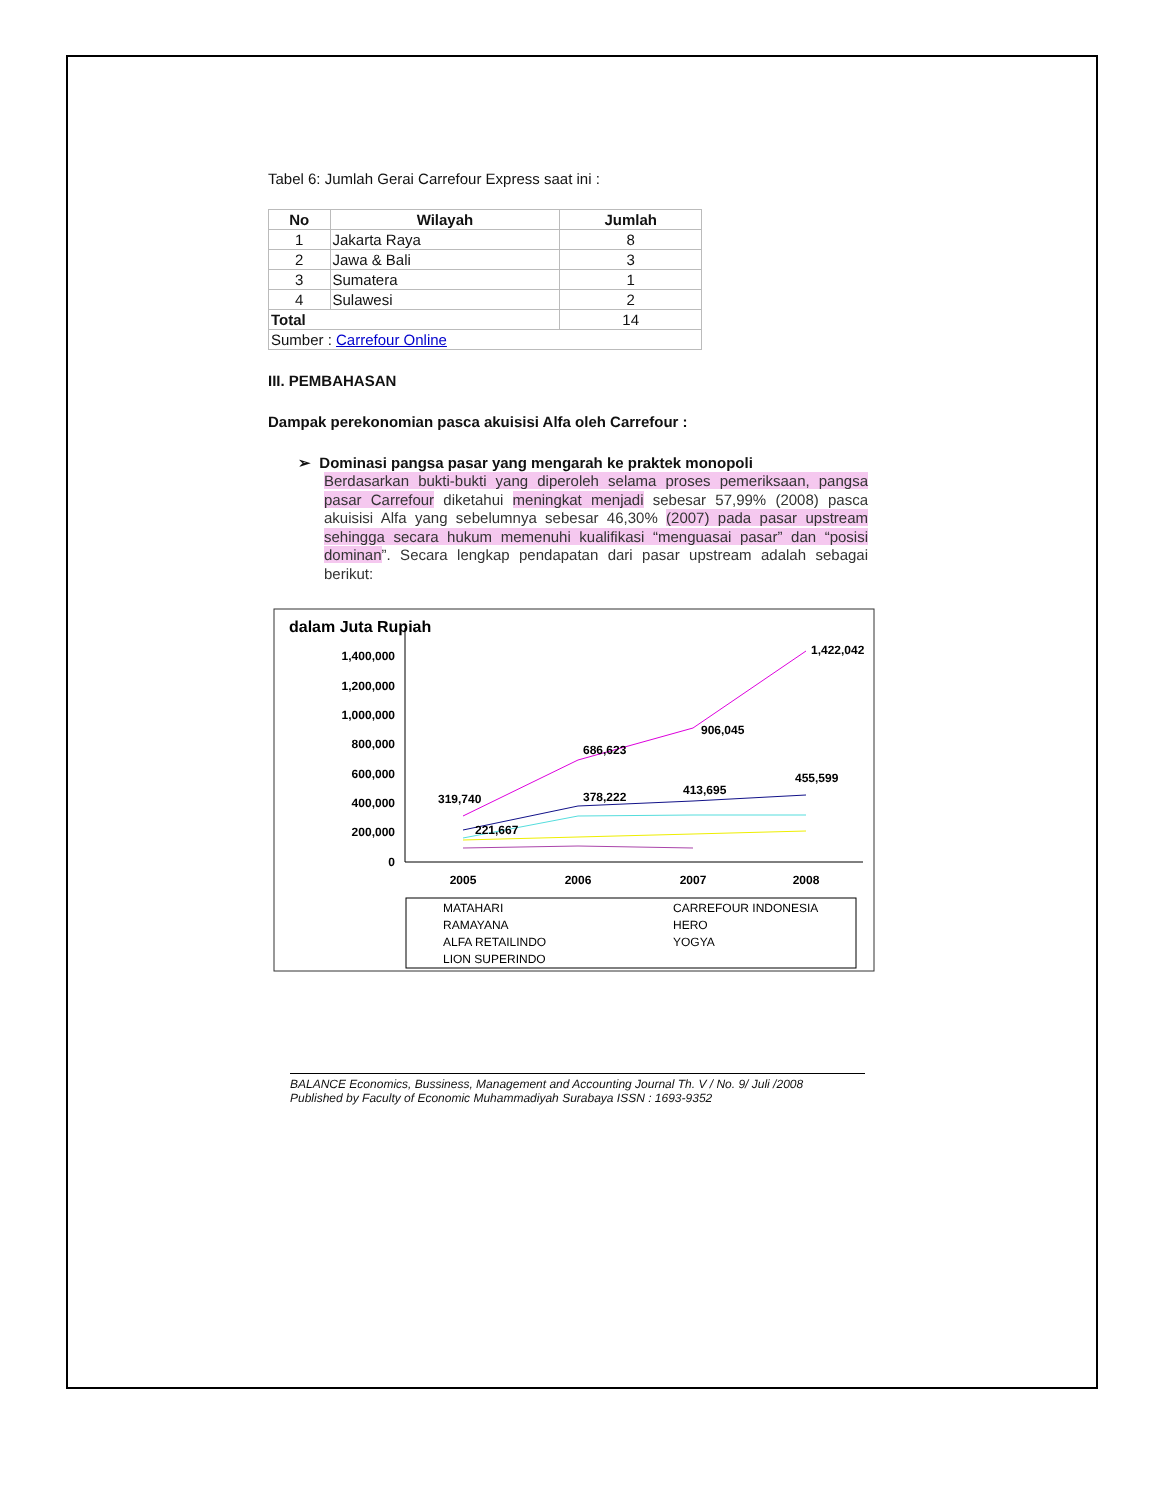Tabel 6: Jumlah Gerai Carrefour Express saat ini :
| No | Wilayah | Jumlah |
| --- | --- | --- |
| 1 | Jakarta Raya | 8 |
| 2 | Jawa & Bali | 3 |
| 3 | Sumatera | 1 |
| 4 | Sulawesi | 2 |
| Total | | 14 |
| Sumber : Carrefour Online | | |
III. PEMBAHASAN
Dampak perekonomian pasca akuisisi Alfa oleh Carrefour :
➢ Dominasi pangsa pasar yang mengarah ke praktek monopoli
Berdasarkan bukti-bukti yang diperoleh selama proses pemeriksaan, pangsa pasar Carrefour diketahui meningkat menjadi sebesar 57,99% (2008) pasca akuisisi Alfa yang sebelumnya sebesar 46,30% (2007) pada pasar upstream sehingga secara hukum memenuhi kualifikasi “menguasai pasar” dan “posisi dominan”. Secara lengkap pendapatan dari pasar upstream adalah sebagai berikut:
dalam Juta Rupiah
1,400,000
1,200,000
1,000,000
800,000
600,000
400,000
200,000
0
2005
2006
2007
2008
319,740
221,667
686,623
378,222
906,045
413,695
1,422,042
455,599
MATAHARI
CARREFOUR INDONESIA
RAMAYANA
HERO
ALFA RETAILINDO
YOGYA
LION SUPERINDO
BALANCE Economics, Bussiness, Management and Accounting Journal Th. V / No. 9/ Juli /2008
Published by Faculty of Economic Muhammadiyah Surabaya ISSN : 1693-9352